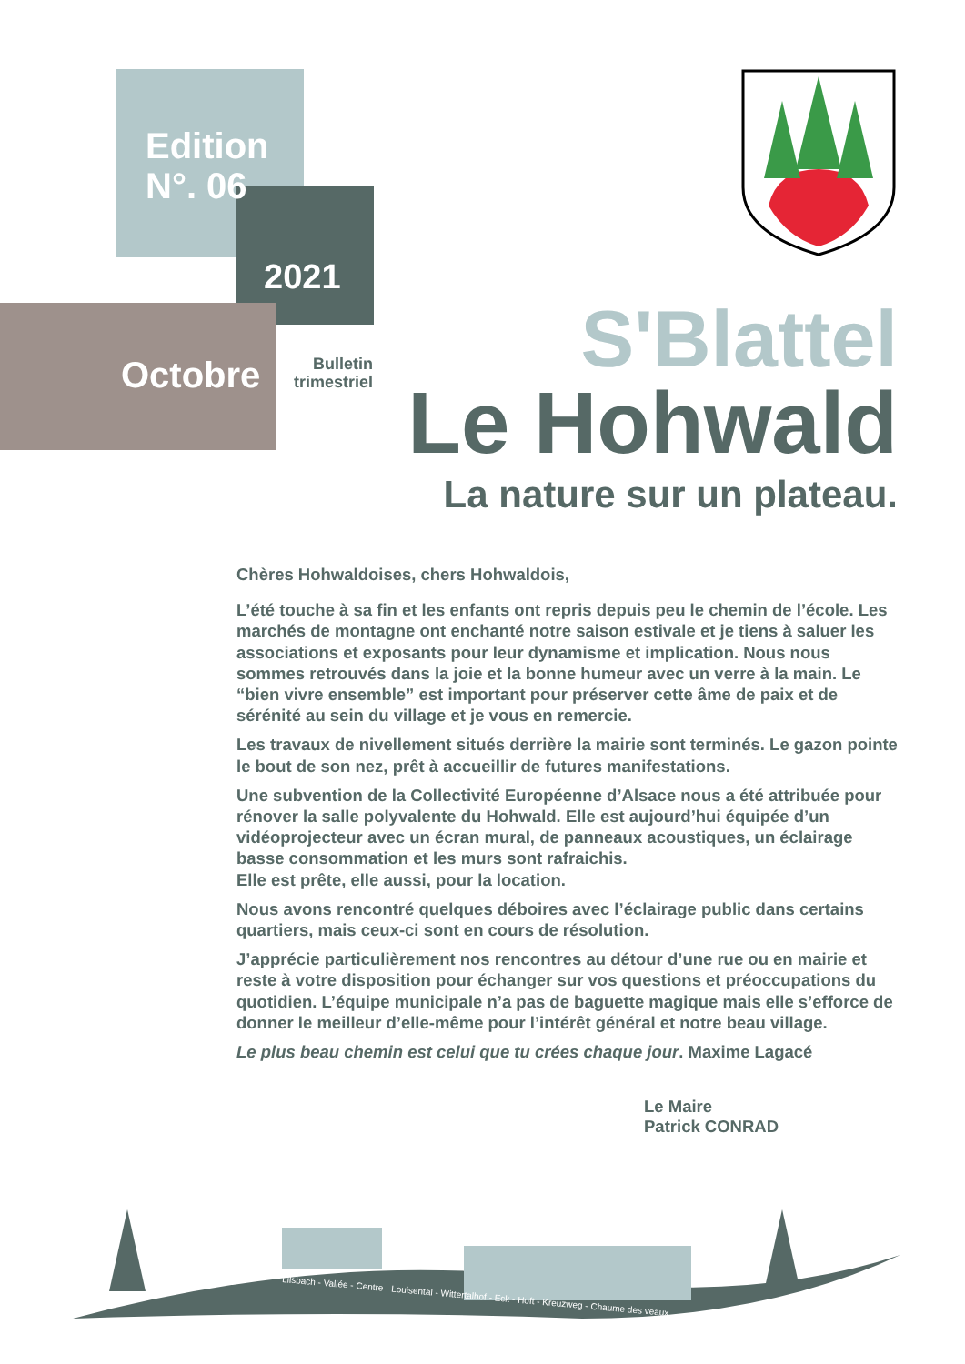Edition
N°. 06
2021
Octobre
Bulletin trimestriel
S'Blattel
Le Hohwald
La nature sur un plateau.
Chères Hohwaldoises, chers Hohwaldois,
L’été touche à sa fin et les enfants ont repris depuis peu le chemin de l’école. Les marchés de montagne ont enchanté notre saison estivale et je tiens à saluer les associations et exposants pour leur dynamisme et implication. Nous nous sommes retrouvés dans la joie et la bonne humeur avec un verre à la main. Le “bien vivre ensemble” est important pour préserver cette âme de paix et de sérénité au sein du village et je vous en remercie.
Les travaux de nivellement situés derrière la mairie sont terminés. Le gazon pointe le bout de son nez, prêt à accueillir de futures manifestations.
Une subvention de la Collectivité Européenne d’Alsace nous a été attribuée pour rénover la salle polyvalente du Hohwald. Elle est aujourd’hui équipée d’un vidéoprojecteur avec un écran mural, de panneaux acoustiques, un éclairage basse consommation et les murs sont rafraichis.
Elle est prête, elle aussi, pour la location.
Nous avons rencontré quelques déboires avec l’éclairage public dans certains quartiers, mais ceux-ci sont en cours de résolution.
J’apprécie particulièrement nos rencontres au détour d’une rue ou en mairie et reste à votre disposition pour échanger sur vos questions et préoccupations du quotidien. L’équipe municipale n’a pas de baguette magique mais elle s’efforce de donner le meilleur d’elle-même pour l’intérêt général et notre beau village.
Le plus beau chemin est celui que tu crées chaque jour. Maxime Lagacé
Le Maire
Patrick CONRAD
Lilsbach - Vallée - Centre - Louisental - Wittertalhof - Eck - Hoft - Kreuzweg - Chaume des veaux